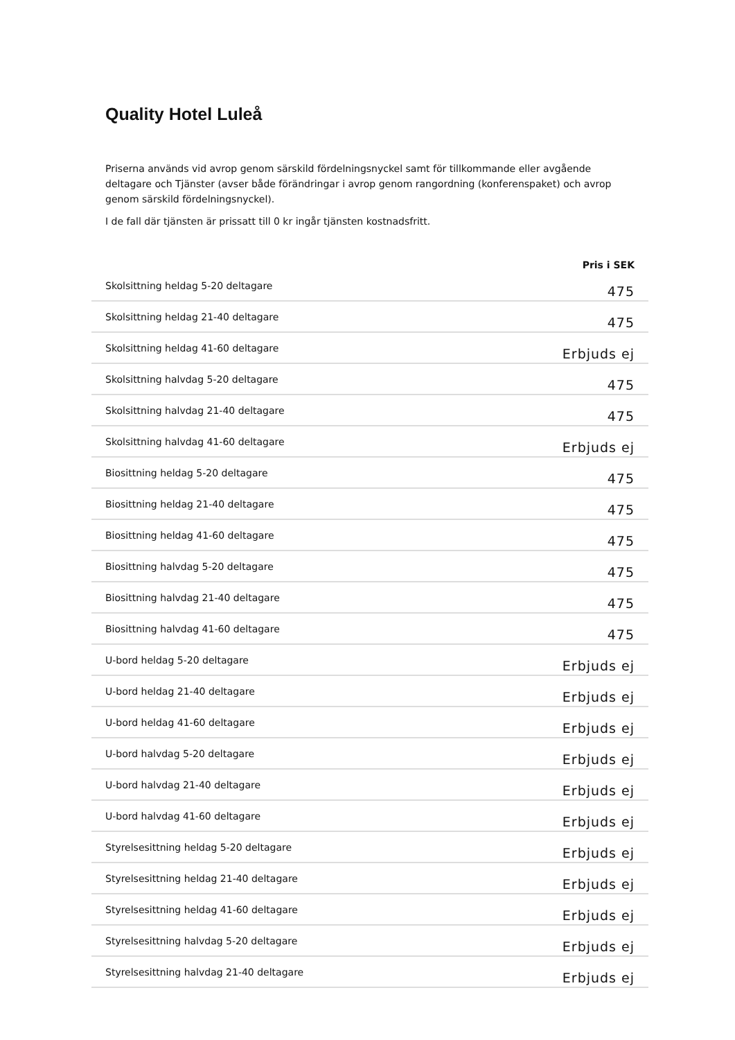Quality Hotel Luleå
Priserna används vid avrop genom särskild fördelningsnyckel samt för tillkommande eller avgående deltagare och Tjänster (avser både förändringar i avrop genom rangordning (konferenspaket) och avrop genom särskild fördelningsnyckel).
I de fall där tjänsten är prissatt till 0 kr ingår tjänsten kostnadsfritt.
| | Pris i SEK |
| --- | --- |
| Skolsittning heldag 5-20 deltagare | 475 |
| Skolsittning heldag 21-40 deltagare | 475 |
| Skolsittning heldag 41-60 deltagare | Erbjuds ej |
| Skolsittning halvdag 5-20 deltagare | 475 |
| Skolsittning halvdag 21-40 deltagare | 475 |
| Skolsittning halvdag 41-60 deltagare | Erbjuds ej |
| Biosittning heldag 5-20 deltagare | 475 |
| Biosittning heldag 21-40 deltagare | 475 |
| Biosittning heldag 41-60 deltagare | 475 |
| Biosittning halvdag 5-20 deltagare | 475 |
| Biosittning halvdag 21-40 deltagare | 475 |
| Biosittning halvdag 41-60 deltagare | 475 |
| U-bord heldag 5-20 deltagare | Erbjuds ej |
| U-bord heldag 21-40 deltagare | Erbjuds ej |
| U-bord heldag 41-60 deltagare | Erbjuds ej |
| U-bord halvdag 5-20 deltagare | Erbjuds ej |
| U-bord halvdag 21-40 deltagare | Erbjuds ej |
| U-bord halvdag 41-60 deltagare | Erbjuds ej |
| Styrelsesittning heldag 5-20 deltagare | Erbjuds ej |
| Styrelsesittning heldag 21-40 deltagare | Erbjuds ej |
| Styrelsesittning heldag 41-60 deltagare | Erbjuds ej |
| Styrelsesittning halvdag 5-20 deltagare | Erbjuds ej |
| Styrelsesittning halvdag 21-40 deltagare | Erbjuds ej |